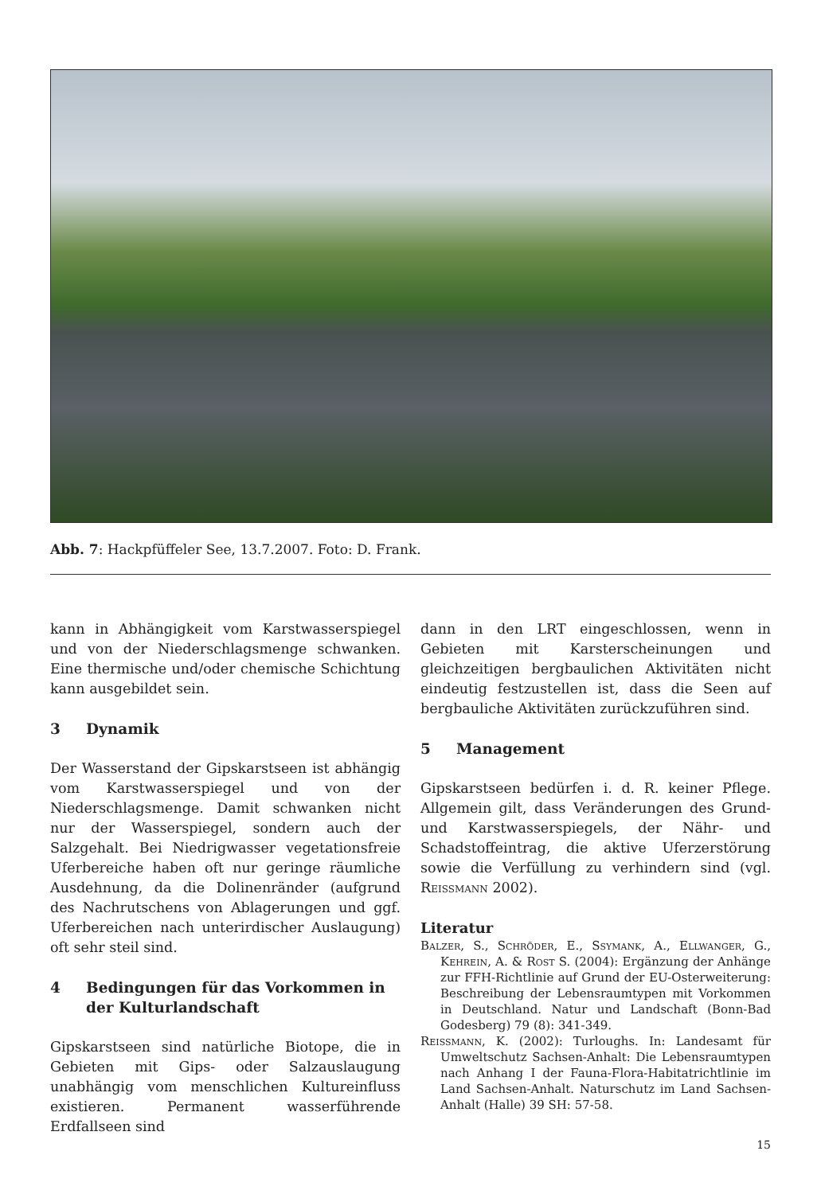Abb. 7: Hackpfüffeler See, 13.7.2007. Foto: D. Frank.
kann in Abhängigkeit vom Karstwasserspiegel und von der Niederschlagsmenge schwanken. Eine thermische und/oder chemische Schichtung kann ausgebildet sein.
3 Dynamik
Der Wasserstand der Gipskarstseen ist abhängig vom Karstwasserspiegel und von der Niederschlagsmenge. Damit schwanken nicht nur der Wasserspiegel, sondern auch der Salzgehalt. Bei Niedrigwasser vegetationsfreie Uferbereiche haben oft nur geringe räumliche Ausdehnung, da die Dolinenränder (aufgrund des Nachrutschens von Ablagerungen und ggf. Uferbereichen nach unterirdischer Auslaugung) oft sehr steil sind.
4 Bedingungen für das Vorkommen in der Kulturlandschaft
Gipskarstseen sind natürliche Biotope, die in Gebieten mit Gips- oder Salzauslaugung unabhängig vom menschlichen Kultureinfluss existieren. Permanent wasserführende Erdfallseen sind
dann in den LRT eingeschlossen, wenn in Gebieten mit Karsterscheinungen und gleichzeitigen bergbaulichen Aktivitäten nicht eindeutig festzustellen ist, dass die Seen auf bergbauliche Aktivitäten zurückzuführen sind.
5 Management
Gipskarstseen bedürfen i. d. R. keiner Pflege. Allgemein gilt, dass Veränderungen des Grund- und Karstwasserspiegels, der Nähr- und Schadstoffeintrag, die aktive Uferzerstörung sowie die Verfüllung zu verhindern sind (vgl. Reißmann 2002).
Literatur
Balzer, S., Schröder, E., Ssymank, A., Ellwanger, G., Kehrein, A. & Rost S. (2004): Ergänzung der Anhänge zur FFH-Richtlinie auf Grund der EU-Osterweiterung: Beschreibung der Lebensraumtypen mit Vorkommen in Deutschland. Natur und Landschaft (Bonn-Bad Godesberg) 79 (8): 341-349.
Reißmann, K. (2002): Turloughs. In: Landesamt für Umweltschutz Sachsen-Anhalt: Die Lebensraumtypen nach Anhang I der Fauna-Flora-Habitatrichtlinie im Land Sachsen-Anhalt. Naturschutz im Land Sachsen-Anhalt (Halle) 39 SH: 57-58.
15